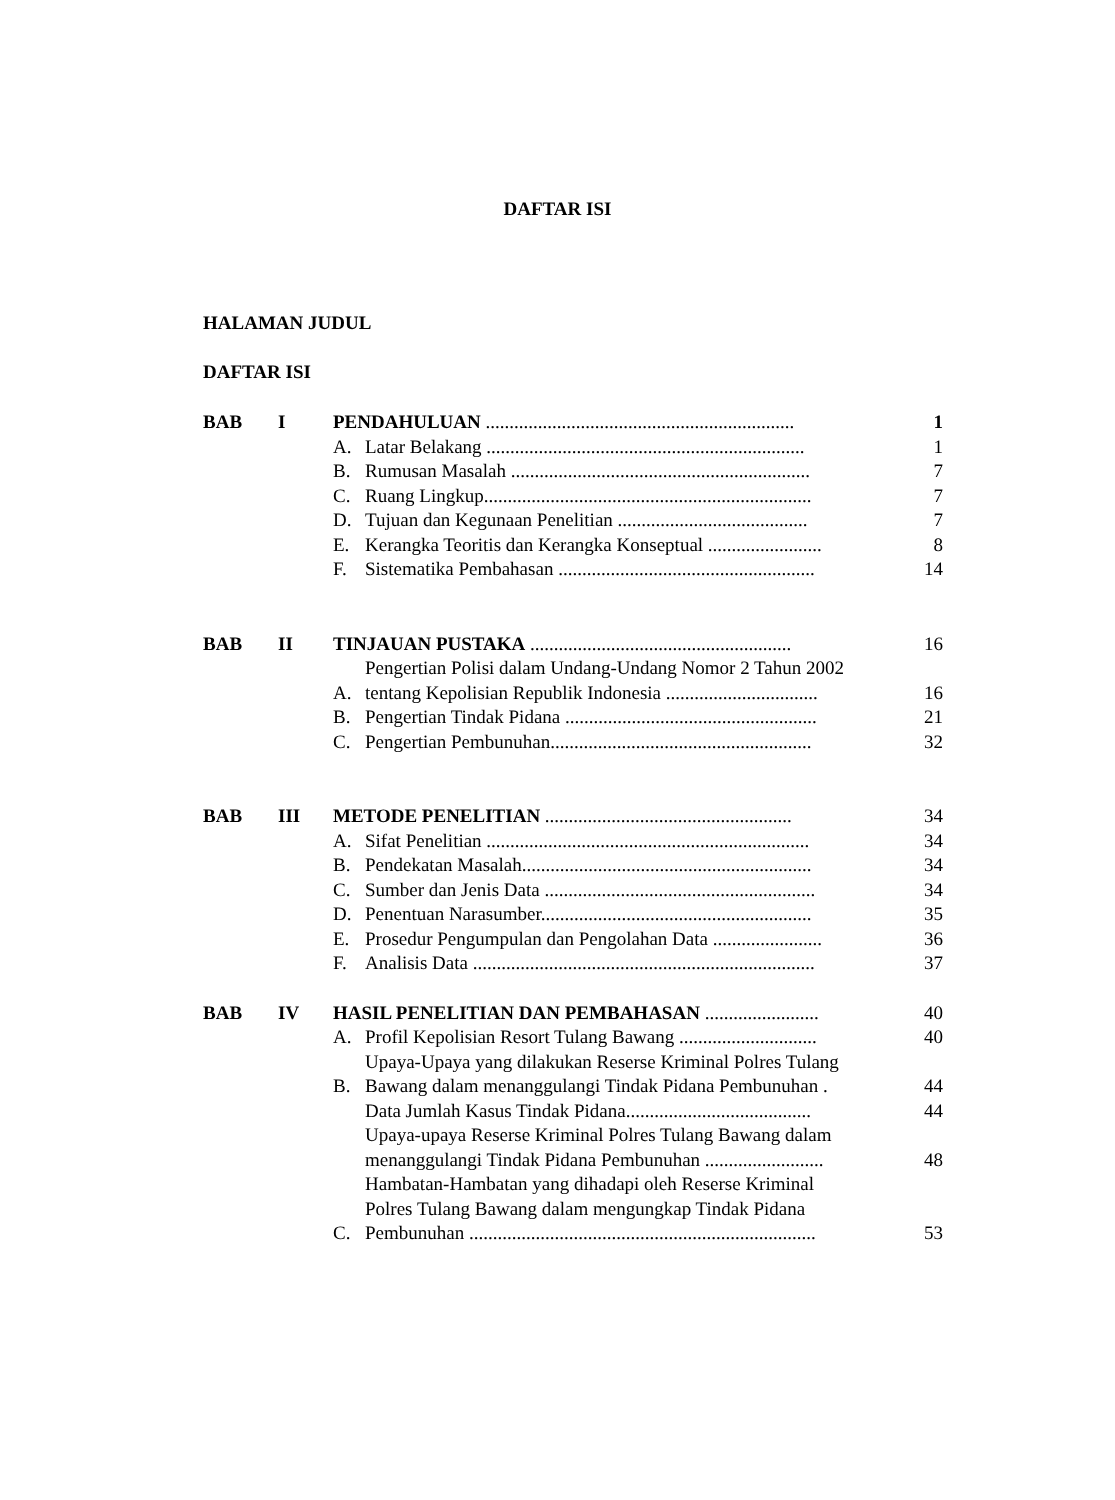DAFTAR ISI
HALAMAN JUDUL
DAFTAR ISI
| BAB | I | PENDAHULUAN ................................................................. | | 1 |
| | | A. | Latar Belakang ................................................................... | 1 |
| | | B. | Rumusan Masalah ............................................................... | 7 |
| | | C. | Ruang Lingkup..................................................................... | 7 |
| | | D. | Tujuan dan Kegunaan Penelitian ........................................ | 7 |
| | | E. | Kerangka Teoritis dan Kerangka Konseptual ........................ | 8 |
| | | F. | Sistematika Pembahasan ...................................................... | 14 |
| BAB | II | TINJAUAN PUSTAKA ....................................................... | | 16 |
| | | A. | Pengertian Polisi dalam Undang-Undang Nomor 2 Tahun 2002 tentang Kepolisian Republik Indonesia ................................ | 16 |
| | | B. | Pengertian Tindak Pidana ..................................................... | 21 |
| | | C. | Pengertian Pembunuhan....................................................... | 32 |
| BAB | III | METODE PENELITIAN .................................................... | | 34 |
| | | A. | Sifat Penelitian .................................................................... | 34 |
| | | B. | Pendekatan Masalah............................................................. | 34 |
| | | C. | Sumber dan Jenis Data ......................................................... | 34 |
| | | D. | Penentuan Narasumber......................................................... | 35 |
| | | E. | Prosedur Pengumpulan dan Pengolahan Data ....................... | 36 |
| | | F. | Analisis Data ........................................................................ | 37 |
| BAB | IV | HASIL PENELITIAN DAN PEMBAHASAN ........................ | | 40 |
| | | A. | Profil Kepolisian Resort Tulang Bawang ............................. | 40 |
| | | B. | Upaya-Upaya yang dilakukan Reserse Kriminal Polres Tulang Bawang dalam menanggulangi Tindak Pidana Pembunuhan . | 44 |
| | | | Data Jumlah Kasus Tindak Pidana....................................... | 44 |
| | | | Upaya-upaya Reserse Kriminal Polres Tulang Bawang dalam menanggulangi Tindak Pidana Pembunuhan ......................... | 48 |
| | | C. | Hambatan-Hambatan yang dihadapi oleh Reserse Kriminal Polres Tulang Bawang dalam mengungkap Tindak Pidana Pembunuhan ......................................................................... | 53 |